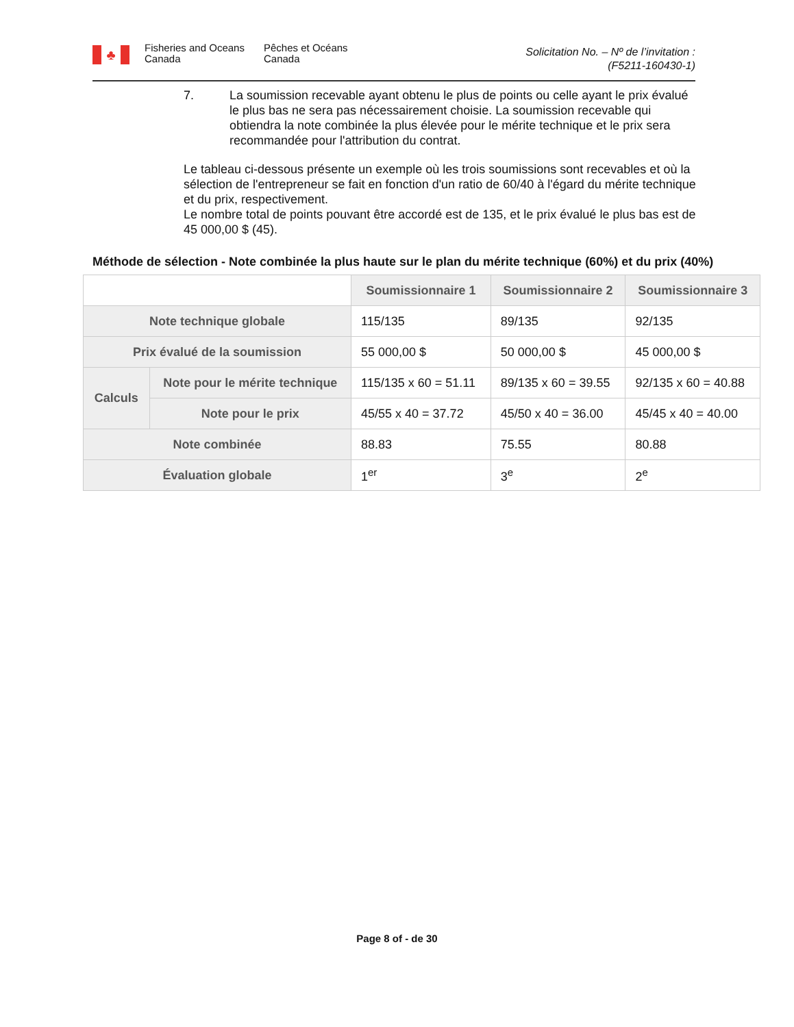♣
Fisheries and Oceans
Canada
Pêches et Océans
Canada
Solicitation No. – Nº de l’invitation :
(F5211-160430-1)
7. La soumission recevable ayant obtenu le plus de points ou celle ayant le prix évalué le plus bas ne sera pas nécessairement choisie. La soumission recevable qui obtiendra la note combinée la plus élevée pour le mérite technique et le prix sera recommandée pour l'attribution du contrat.
Le tableau ci-dessous présente un exemple où les trois soumissions sont recevables et où la sélection de l'entrepreneur se fait en fonction d'un ratio de 60/40 à l'égard du mérite technique et du prix, respectivement.
Le nombre total de points pouvant être accordé est de 135, et le prix évalué le plus bas est de 45 000,00 $ (45).
Méthode de sélection - Note combinée la plus haute sur le plan du mérite technique (60%) et du prix (40%)
| | | Soumissionnaire 1 | Soumissionnaire 2 | Soumissionnaire 3 |
| Note technique globale | | 115/135 | 89/135 | 92/135 |
| Prix évalué de la soumission | | 55 000,00 $ | 50 000,00 $ | 45 000,00 $ |
| Calculs | Note pour le mérite technique | 115/135 x 60 = 51.11 | 89/135 x 60 = 39.55 | 92/135 x 60 = 40.88 |
| | Note pour le prix | 45/55 x 40 = 37.72 | 45/50 x 40 = 36.00 | 45/45 x 40 = 40.00 |
| Note combinée | | 88.83 | 75.55 | 80.88 |
| Évaluation globale | | 1<sup>er</sup> | 3<sup>e</sup> | 2<sup>e</sup> |
Page 8 of - de 30